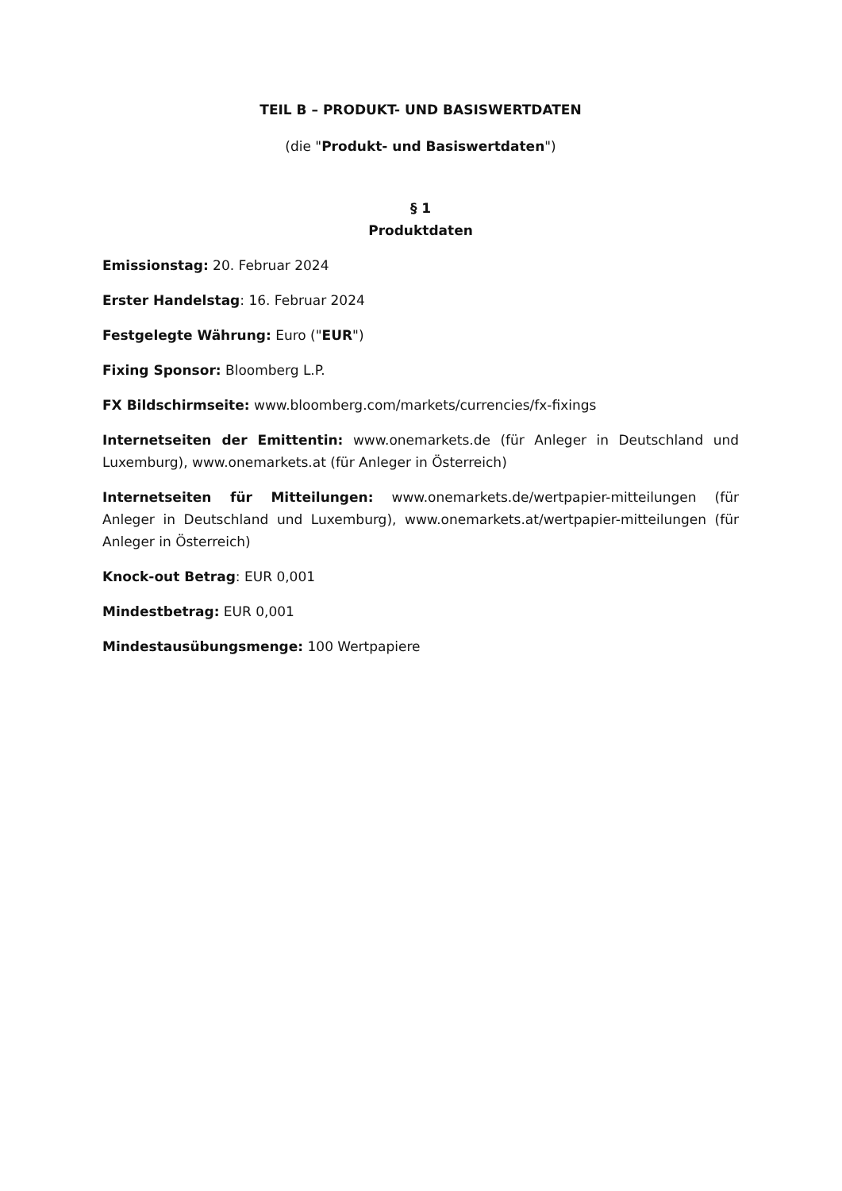TEIL B – PRODUKT- UND BASISWERTDATEN
(die "Produkt- und Basiswertdaten")
§ 1
Produktdaten
Emissionstag: 20. Februar 2024
Erster Handelstag: 16. Februar 2024
Festgelegte Währung: Euro ("EUR")
Fixing Sponsor: Bloomberg L.P.
FX Bildschirmseite: www.bloomberg.com/markets/currencies/fx-fixings
Internetseiten der Emittentin: www.onemarkets.de (für Anleger in Deutschland und Luxemburg), www.onemarkets.at (für Anleger in Österreich)
Internetseiten für Mitteilungen: www.onemarkets.de/wertpapier-mitteilungen (für Anleger in Deutschland und Luxemburg), www.onemarkets.at/wertpapier-mitteilungen (für Anleger in Österreich)
Knock-out Betrag: EUR 0,001
Mindestbetrag: EUR 0,001
Mindestausübungsmenge: 100 Wertpapiere